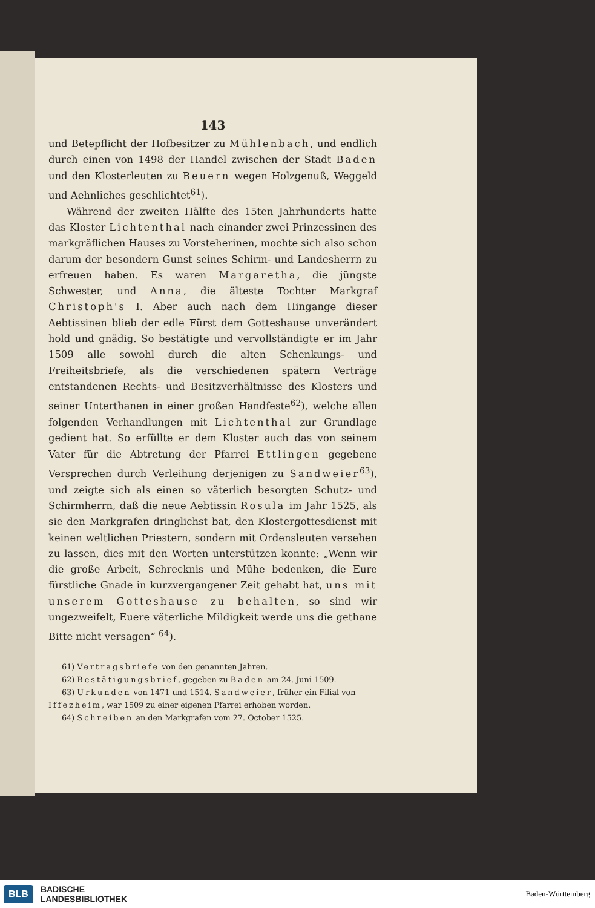143
und Betepflicht der Hofbesitzer zu Mühlenbach, und endlich durch einen von 1498 der Handel zwischen der Stadt Baden und den Klosterleuten zu Beuern wegen Holzgenuß, Weggeld und Aehnliches geschlichtet<sup>61</sup>).
Während der zweiten Hälfte des 15ten Jahrhunderts hatte das Kloster Lichtenthal nach einander zwei Prinzessinen des markgräflichen Hauses zu Vorsteherinen, mochte sich also schon darum der besondern Gunst seines Schirm- und Landesherrn zu erfreuen haben. Es waren Margaretha, die jüngste Schwester, und Anna, die älteste Tochter Markgraf Christoph's I. Aber auch nach dem Hingange dieser Aebtissinen blieb der edle Fürst dem Gotteshause unverändert hold und gnädig. So bestätigte und vervollständigte er im Jahr 1509 alle sowohl durch die alten Schenkungs- und Freiheitsbriefe, als die verschiedenen spätern Verträge entstandenen Rechts- und Besitzverhältnisse des Klosters und seiner Unterthanen in einer großen Handfeste<sup>62</sup>), welche allen folgenden Verhandlungen mit Lichtenthal zur Grundlage gedient hat. So erfüllte er dem Kloster auch das von seinem Vater für die Abtretung der Pfarrei Ettlingen gegebene Versprechen durch Verleihung derjenigen zu Sandweier<sup>63</sup>), und zeigte sich als einen so väterlich besorgten Schutz- und Schirmherrn, daß die neue Aebtissin Rosula im Jahr 1525, als sie den Markgrafen dringlichst bat, den Klostergottesdienst mit keinen weltlichen Priestern, sondern mit Ordensleuten versehen zu lassen, dies mit den Worten unterstützen konnte: „Wenn wir die große Arbeit, Schrecknis und Mühe bedenken, die Eure fürstliche Gnade in kurzvergangener Zeit gehabt hat, uns mit unserem Gotteshause zu behalten, so sind wir ungezweifelt, Euere väterliche Mildigkeit werde uns die gethane Bitte nicht versagen“ <sup>64</sup>).
61) Vertragsbriefe von den genannten Jahren.
62) Bestätigungsbrief, gegeben zu Baden am 24. Juni 1509.
63) Urkunden von 1471 und 1514. Sandweier, früher ein Filial von Iffezheim, war 1509 zu einer eigenen Pfarrei erhoben worden.
64) Schreiben an den Markgrafen vom 27. October 1525.
BLB BADISCHE
LANDESBIBLIOTHEK Baden-Württemberg